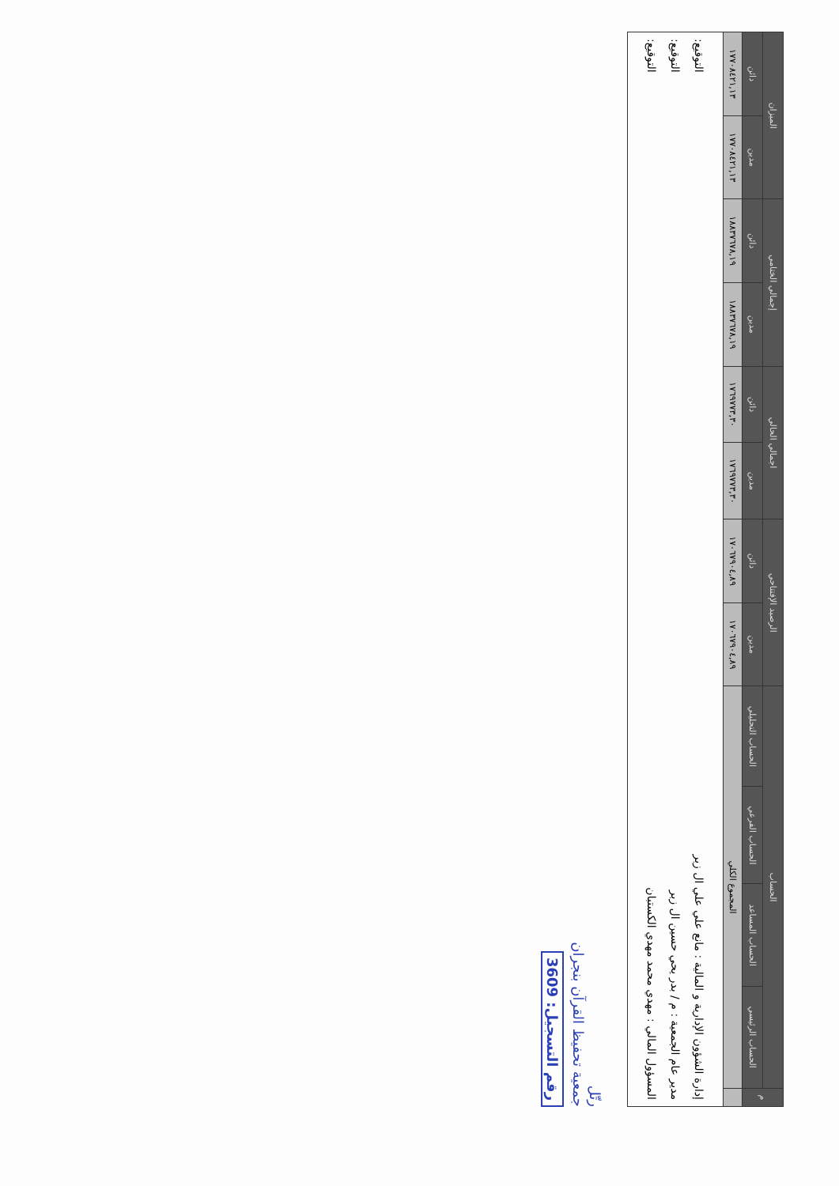| م | الحساب | | | | الرصيد الإفتتاحي | | اجمالي الحالي | | إجمالي الختامي | | الميزان | |
| --- | --- | --- | --- | --- | --- | --- | --- | --- | --- | --- | --- | --- |
| | الحساب الرئيسي | الحساب المساعد | الحساب الفرعي | الحساب التحليلي | مدين | دائن | مدين | دائن | مدين | دائن | مدين | دائن |
| | المجموع الكلي | | | | ١٧٠٦٧٩٠٤,٨٩ | ١٧٠٦٧٩٠٤,٨٩ | ١٧٦٩٧٧٣,٣٠ | ١٧٦٩٧٧٣,٣٠ | ١٨٨٣٧٦٧٨,١٩ | ١٨٨٣٧٦٧٨,١٩ | ١٧٧٠٨٤٢١,١٣ | ١٧٧٠٨٤٢١,١٣ |
إدارة الشؤون الإدارية و المالية : مانع علي علي ال زبر التوقيع:
مدير عام الجمعية : م / بدر يحي حسين ال زبر التوقيع:
المسؤول المالي : مهدي محمد مهدي الكستبان التوقيع:
رتّل
جمعية تحفيظ القرآن بنجران
رقم التسجيل: 3609